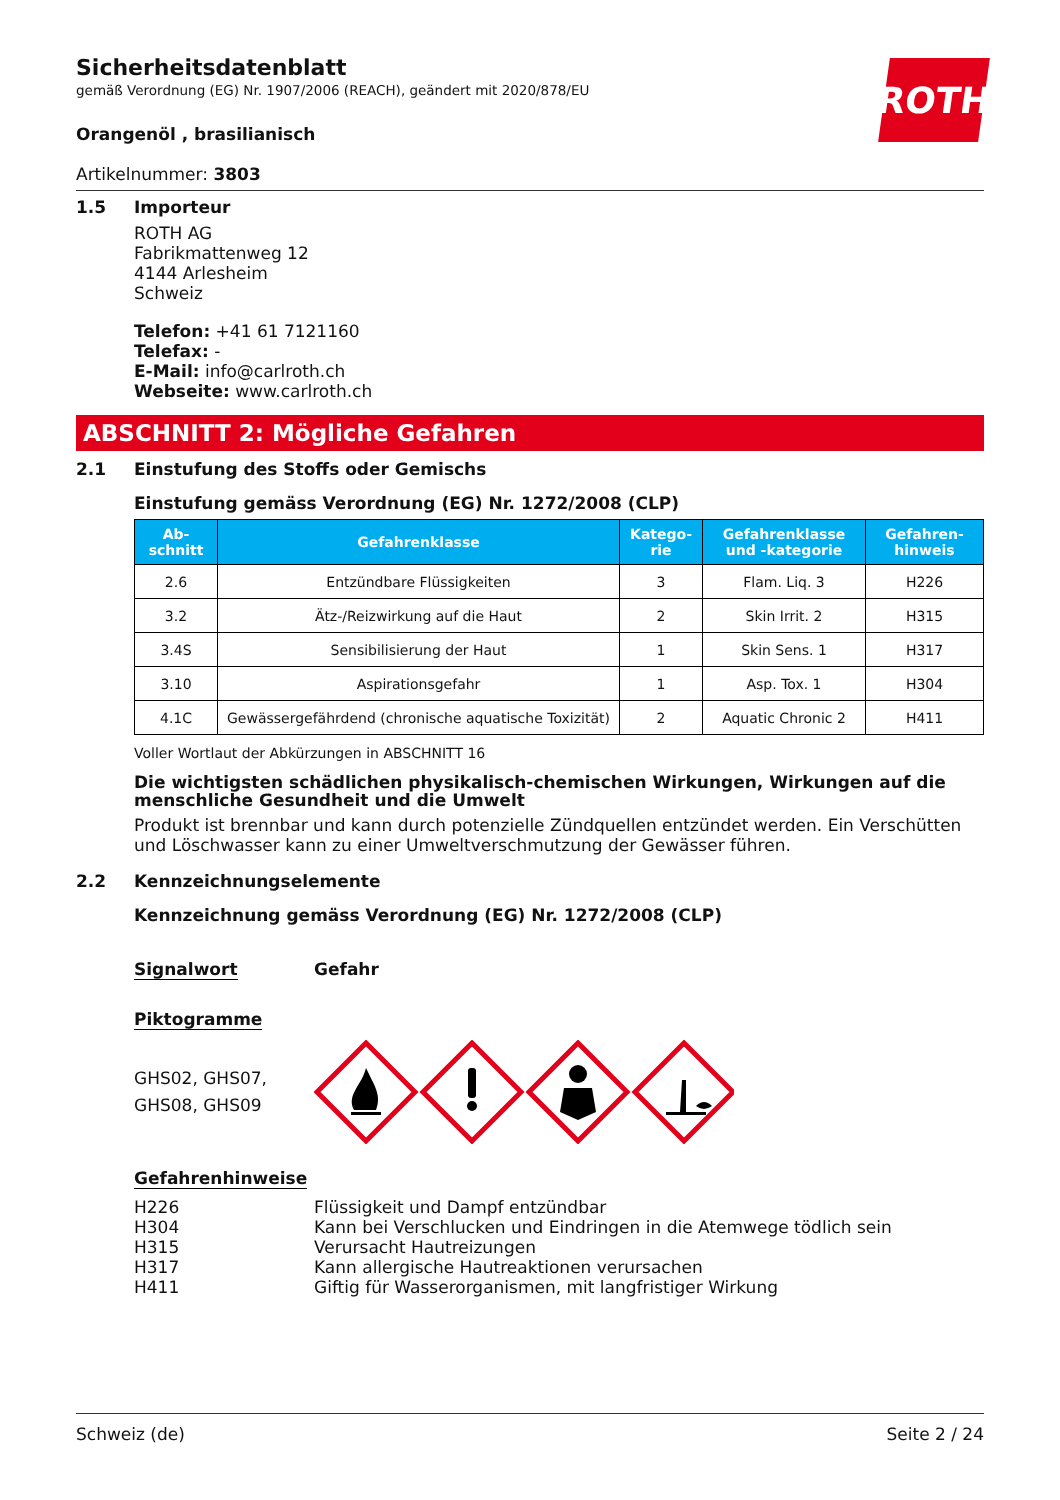ROTH
Sicherheitsdatenblatt
gemäß Verordnung (EG) Nr. 1907/2006 (REACH), geändert mit 2020/878/EU
Orangenöl , brasilianisch
Artikelnummer: 3803
1.5
Importeur
ROTH AG
Fabrikmattenweg 12
4144 Arlesheim
Schweiz
Telefon: +41 61 7121160
Telefax: -
E-Mail: info@carlroth.ch
Webseite: www.carlroth.ch
ABSCHNITT 2: Mögliche Gefahren
2.1 Einstufung des Stoffs oder Gemischs
Einstufung gemäss Verordnung (EG) Nr. 1272/2008 (CLP)
| Ab- schnitt | Gefahrenklasse | Katego- rie | Gefahrenklasse und -kategorie | Gefahren- hinweis |
| --- | --- | --- | --- | --- |
| 2.6 | Entzündbare Flüssigkeiten | 3 | Flam. Liq. 3 | H226 |
| 3.2 | Ätz-/Reizwirkung auf die Haut | 2 | Skin Irrit. 2 | H315 |
| 3.4S | Sensibilisierung der Haut | 1 | Skin Sens. 1 | H317 |
| 3.10 | Aspirationsgefahr | 1 | Asp. Tox. 1 | H304 |
| 4.1C | Gewässergefährdend (chronische aquatische Toxizität) | 2 | Aquatic Chronic 2 | H411 |
Voller Wortlaut der Abkürzungen in ABSCHNITT 16
Die wichtigsten schädlichen physikalisch-chemischen Wirkungen, Wirkungen auf die menschliche Gesundheit und die Umwelt
Produkt ist brennbar und kann durch potenzielle Zündquellen entzündet werden. Ein Verschütten und Löschwasser kann zu einer Umweltverschmutzung der Gewässer führen.
2.2 Kennzeichnungselemente
Kennzeichnung gemäss Verordnung (EG) Nr. 1272/2008 (CLP)
Signalwort Gefahr
Piktogramme
GHS02, GHS07,
GHS08, GHS09
Gefahrenhinweise
H226 Flüssigkeit und Dampf entzündbar
H304 Kann bei Verschlucken und Eindringen in die Atemwege tödlich sein
H315 Verursacht Hautreizungen
H317 Kann allergische Hautreaktionen verursachen
H411 Giftig für Wasserorganismen, mit langfristiger Wirkung
Schweiz (de) Seite 2 / 24